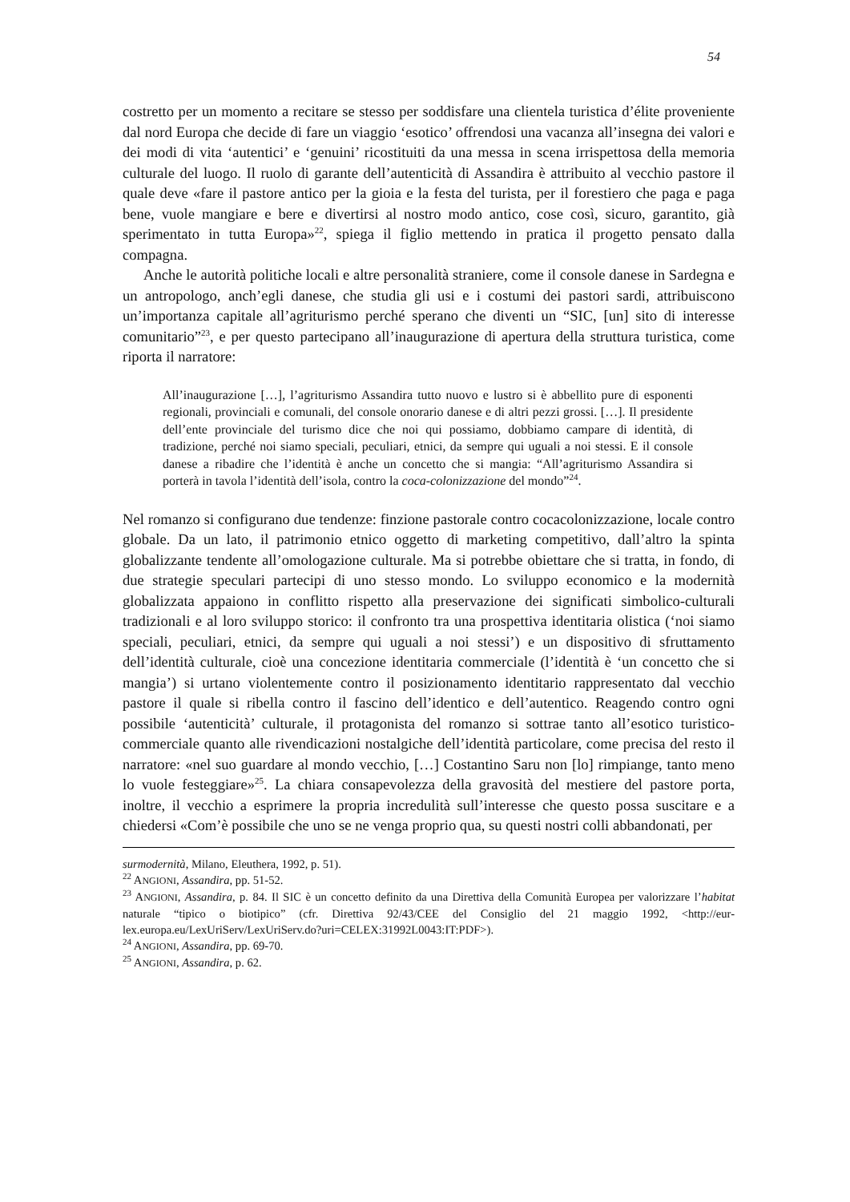54
costretto per un momento a recitare se stesso per soddisfare una clientela turistica d’élite proveniente dal nord Europa che decide di fare un viaggio ‘esotico’ offrendosi una vacanza all’insegna dei valori e dei modi di vita ‘autentici’ e ‘genuini’ ricostituiti da una messa in scena irrispettosa della memoria culturale del luogo. Il ruolo di garante dell’autenticità di Assandira è attribuito al vecchio pastore il quale deve «fare il pastore antico per la gioia e la festa del turista, per il forestiero che paga e paga bene, vuole mangiare e bere e divertirsi al nostro modo antico, cose così, sicuro, garantito, già sperimentato in tutta Europa»<sup>22</sup>, spiega il figlio mettendo in pratica il progetto pensato dalla compagna.
Anche le autorità politiche locali e altre personalità straniere, come il console danese in Sardegna e un antropologo, anch’egli danese, che studia gli usi e i costumi dei pastori sardi, attribuiscono un’importanza capitale all’agriturismo perché sperano che diventi un “SIC, [un] sito di interesse comunitario”<sup>23</sup>, e per questo partecipano all’inaugurazione di apertura della struttura turistica, come riporta il narratore:
All’inaugurazione […], l’agriturismo Assandira tutto nuovo e lustro si è abbellito pure di esponenti regionali, provinciali e comunali, del console onorario danese e di altri pezzi grossi. […]. Il presidente dell’ente provinciale del turismo dice che noi qui possiamo, dobbiamo campare di identità, di tradizione, perché noi siamo speciali, peculiari, etnici, da sempre qui uguali a noi stessi. E il console danese a ribadire che l’identità è anche un concetto che si mangia: “All’agriturismo Assandira si porterà in tavola l’identità dell’isola, contro la coca-colonizzazione del mondo”<sup>24</sup>.
Nel romanzo si configurano due tendenze: finzione pastorale contro cocacolonizzazione, locale contro globale. Da un lato, il patrimonio etnico oggetto di marketing competitivo, dall’altro la spinta globalizzante tendente all’omologazione culturale. Ma si potrebbe obiettare che si tratta, in fondo, di due strategie speculari partecipi di uno stesso mondo. Lo sviluppo economico e la modernità globalizzata appaiono in conflitto rispetto alla preservazione dei significati simbolico-culturali tradizionali e al loro sviluppo storico: il confronto tra una prospettiva identitaria olistica (‘noi siamo speciali, peculiari, etnici, da sempre qui uguali a noi stessi’) e un dispositivo di sfruttamento dell’identità culturale, cioè una concezione identitaria commerciale (l’identità è ‘un concetto che si mangia’) si urtano violentemente contro il posizionamento identitario rappresentato dal vecchio pastore il quale si ribella contro il fascino dell’identico e dell’autentico. Reagendo contro ogni possibile ‘autenticità’ culturale, il protagonista del romanzo si sottrae tanto all’esotico turistico-commerciale quanto alle rivendicazioni nostalgiche dell’identità particolare, come precisa del resto il narratore: «nel suo guardare al mondo vecchio, […] Costantino Saru non [lo] rimpiange, tanto meno lo vuole festeggiare»<sup>25</sup>. La chiara consapevolezza della gravosità del mestiere del pastore porta, inoltre, il vecchio a esprimere la propria incredulità sull’interesse che questo possa suscitare e a chiedersi «Com’è possibile che uno se ne venga proprio qua, su questi nostri colli abbandonati, per
surmodernità, Milano, Eleuthera, 1992, p. 51).
<sup>22</sup> ANGIONI, Assandira, pp. 51-52.
<sup>23</sup> ANGIONI, Assandira, p. 84. Il SIC è un concetto definito da una Direttiva della Comunità Europea per valorizzare l’habitat naturale “tipico o biotipico” (cfr. Direttiva 92/43/CEE del Consiglio del 21 maggio 1992, <http://eur-lex.europa.eu/LexUriServ/LexUriServ.do?uri=CELEX:31992L0043:IT:PDF>).
<sup>24</sup> ANGIONI, Assandira, pp. 69-70.
<sup>25</sup> ANGIONI, Assandira, p. 62.